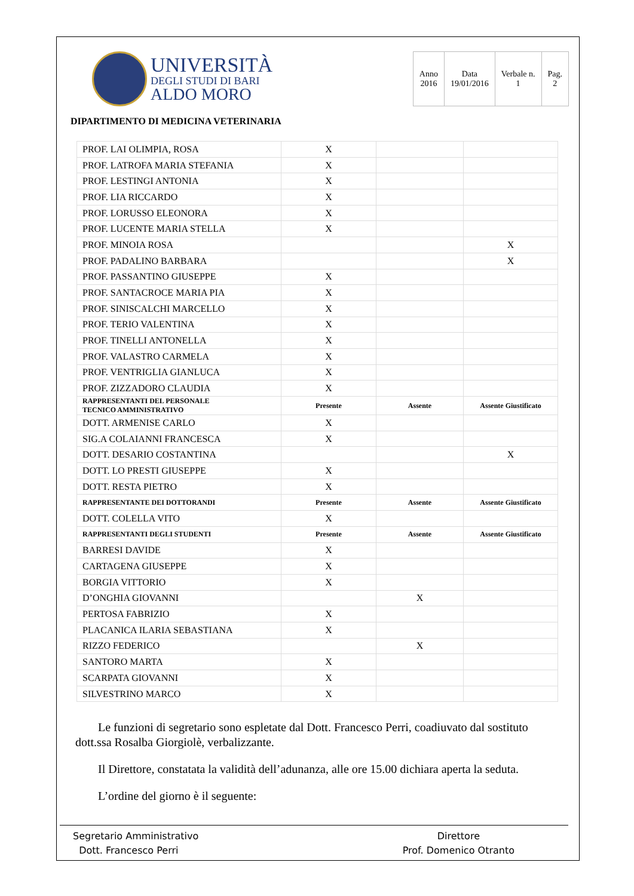UNIVERSITÀ
DEGLI STUDI DI BARI
ALDO MORO
| Anno 2016 | Data 19/01/2016 | Verbale n. 1 | Pag. 2 |
DIPARTIMENTO DI MEDICINA VETERINARIA
| PROF. LAI OLIMPIA, ROSA | X | | |
| PROF. LATROFA MARIA STEFANIA | X | | |
| PROF. LESTINGI ANTONIA | X | | |
| PROF. LIA RICCARDO | X | | |
| PROF. LORUSSO ELEONORA | X | | |
| PROF. LUCENTE MARIA STELLA | X | | |
| PROF. MINOIA ROSA | | | X |
| PROF. PADALINO BARBARA | | | X |
| PROF. PASSANTINO GIUSEPPE | X | | |
| PROF. SANTACROCE MARIA PIA | X | | |
| PROF. SINISCALCHI MARCELLO | X | | |
| PROF. TERIO VALENTINA | X | | |
| PROF. TINELLI ANTONELLA | X | | |
| PROF. VALASTRO CARMELA | X | | |
| PROF. VENTRIGLIA GIANLUCA | X | | |
| PROF. ZIZZADORO CLAUDIA | X | | |
| RAPPRESENTANTI DEL PERSONALE TECNICO AMMINISTRATIVO | Presente | Assente | Assente Giustificato |
| DOTT. ARMENISE CARLO | X | | |
| SIG.A COLAIANNI FRANCESCA | X | | |
| DOTT. DESARIO COSTANTINA | | | X |
| DOTT. LO PRESTI GIUSEPPE | X | | |
| DOTT. RESTA PIETRO | X | | |
| RAPPRESENTANTE DEI DOTTORANDI | Presente | Assente | Assente Giustificato |
| DOTT. COLELLA VITO | X | | |
| RAPPRESENTANTI DEGLI STUDENTI | Presente | Assente | Assente Giustificato |
| BARRESI DAVIDE | X | | |
| CARTAGENA GIUSEPPE | X | | |
| BORGIA VITTORIO | X | | |
| D’ONGHIA GIOVANNI | | X | |
| PERTOSA FABRIZIO | X | | |
| PLACANICA ILARIA SEBASTIANA | X | | |
| RIZZO FEDERICO | | X | |
| SANTORO MARTA | X | | |
| SCARPATA GIOVANNI | X | | |
| SILVESTRINO MARCO | X | | |
Le funzioni di segretario sono espletate dal Dott. Francesco Perri, coadiuvato dal sostituto dott.ssa Rosalba Giorgiolè, verbalizzante.
Il Direttore, constatata la validità dell’adunanza, alle ore 15.00 dichiara aperta la seduta.
L’ordine del giorno è il seguente:
Segretario Amministrativo
Dott. Francesco Perri
Direttore
Prof. Domenico Otranto